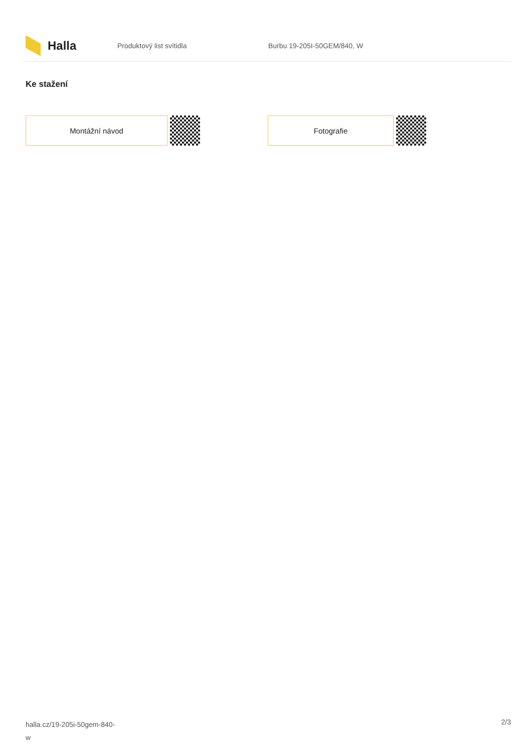Halla
Produktový list svítidla Burbu 19-205I-50GEM/840, W
Ke stažení
Montážní návod Fotografie
halla.cz/19-205i-50gem-840-
w
2/3